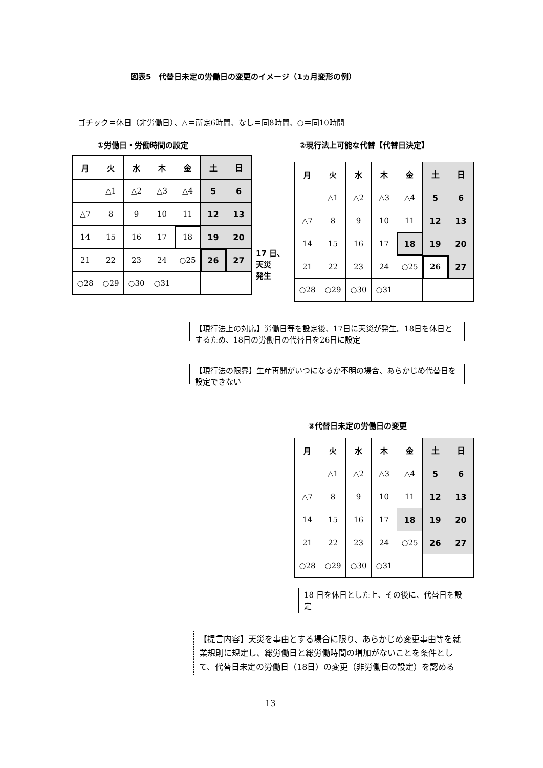図表5　代替日未定の労働日の変更のイメージ（1ヵ月変形の例）
ゴチック＝休日（非労働日）、△＝所定6時間、なし＝同8時間、○＝同10時間
①労働日・労働時間の設定 ②現行法上可能な代替【代替日決定】
| 月 | 火 | 水 | 木 | 金 | 土 | 日 |
| --- | --- | --- | --- | --- | --- | --- |
| | △1 | △2 | △3 | △4 | 5 | 6 |
| △7 | 8 | 9 | 10 | 11 | 12 | 13 |
| 14 | 15 | 16 | 17 | 18 | 19 | 20 |
| 21 | 22 | 23 | 24 | ○25 | 26 | 27 |
| ○28 | ○29 | ○30 | ○31 | | | |
17 日、
天災
発生
| 月 | 火 | 水 | 木 | 金 | 土 | 日 |
| --- | --- | --- | --- | --- | --- | --- |
| | △1 | △2 | △3 | △4 | 5 | 6 |
| △7 | 8 | 9 | 10 | 11 | 12 | 13 |
| 14 | 15 | 16 | 17 | 18 | 19 | 20 |
| 21 | 22 | 23 | 24 | ○25 | 26 | 27 |
| ○28 | ○29 | ○30 | ○31 | | | |
【現行法上の対応】労働日等を設定後、17日に天災が発生。18日を休日とするため、18日の労働日の代替日を26日に設定
【現行法の限界】生産再開がいつになるか不明の場合、あらかじめ代替日を設定できない
③代替日未定の労働日の変更
| 月 | 火 | 水 | 木 | 金 | 土 | 日 |
| --- | --- | --- | --- | --- | --- | --- |
| | △1 | △2 | △3 | △4 | 5 | 6 |
| △7 | 8 | 9 | 10 | 11 | 12 | 13 |
| 14 | 15 | 16 | 17 | 18 | 19 | 20 |
| 21 | 22 | 23 | 24 | ○25 | 26 | 27 |
| ○28 | ○29 | ○30 | ○31 | | | |
18 日を休日とした上、その後に、代替日を設定
【提言内容】天災を事由とする場合に限り、あらかじめ変更事由等を就業規則に規定し、総労働日と総労働時間の増加がないことを条件として、代替日未定の労働日（18日）の変更（非労働日の設定）を認める
13